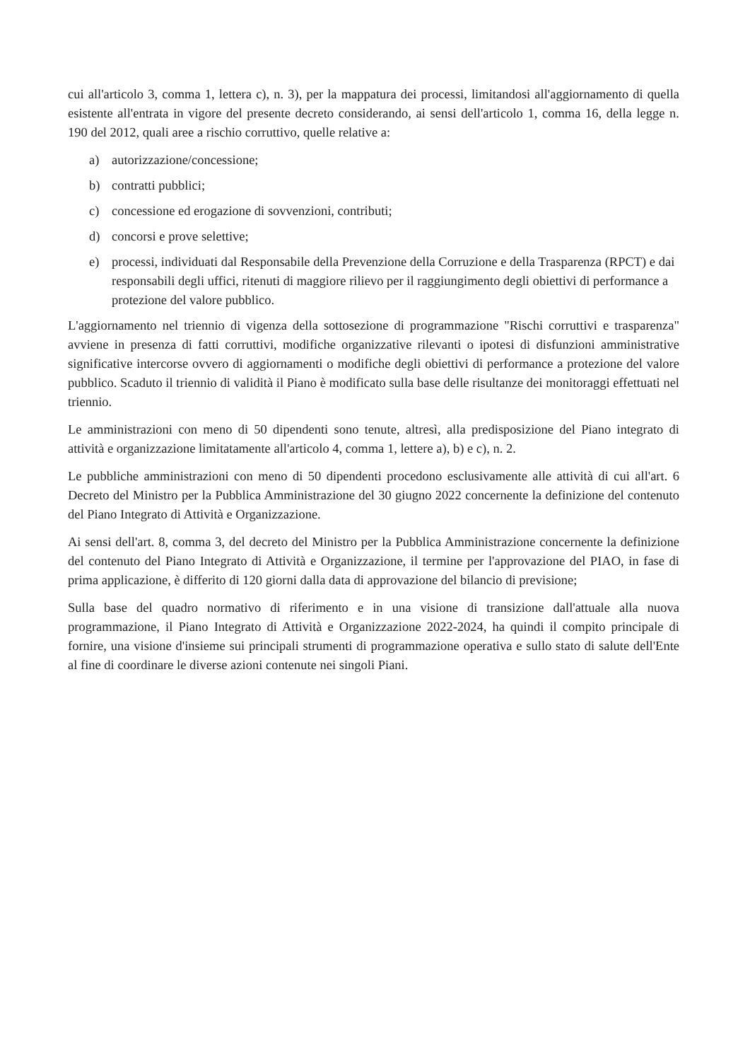cui all'articolo 3, comma 1, lettera c), n. 3), per la mappatura dei processi, limitandosi all'aggiornamento di quella esistente all'entrata in vigore del presente decreto considerando, ai sensi dell'articolo 1, comma 16, della legge n. 190 del 2012, quali aree a rischio corruttivo, quelle relative a:
a) autorizzazione/concessione;
b) contratti pubblici;
c) concessione ed erogazione di sovvenzioni, contributi;
d) concorsi e prove selettive;
e) processi, individuati dal Responsabile della Prevenzione della Corruzione e della Trasparenza (RPCT) e dai responsabili degli uffici, ritenuti di maggiore rilievo per il raggiungimento degli obiettivi di performance a protezione del valore pubblico.
L'aggiornamento nel triennio di vigenza della sottosezione di programmazione "Rischi corruttivi e trasparenza" avviene in presenza di fatti corruttivi, modifiche organizzative rilevanti o ipotesi di disfunzioni amministrative significative intercorse ovvero di aggiornamenti o modifiche degli obiettivi di performance a protezione del valore pubblico. Scaduto il triennio di validità il Piano è modificato sulla base delle risultanze dei monitoraggi effettuati nel triennio.
Le amministrazioni con meno di 50 dipendenti sono tenute, altresì, alla predisposizione del Piano integrato di attività e organizzazione limitatamente all'articolo 4, comma 1, lettere a), b) e c), n. 2.
Le pubbliche amministrazioni con meno di 50 dipendenti procedono esclusivamente alle attività di cui all'art. 6 Decreto del Ministro per la Pubblica Amministrazione del 30 giugno 2022 concernente la definizione del contenuto del Piano Integrato di Attività e Organizzazione.
Ai sensi dell'art. 8, comma 3, del decreto del Ministro per la Pubblica Amministrazione concernente la definizione del contenuto del Piano Integrato di Attività e Organizzazione, il termine per l'approvazione del PIAO, in fase di prima applicazione, è differito di 120 giorni dalla data di approvazione del bilancio di previsione;
Sulla base del quadro normativo di riferimento e in una visione di transizione dall'attuale alla nuova programmazione, il Piano Integrato di Attività e Organizzazione 2022-2024, ha quindi il compito principale di fornire, una visione d'insieme sui principali strumenti di programmazione operativa e sullo stato di salute dell'Ente al fine di coordinare le diverse azioni contenute nei singoli Piani.